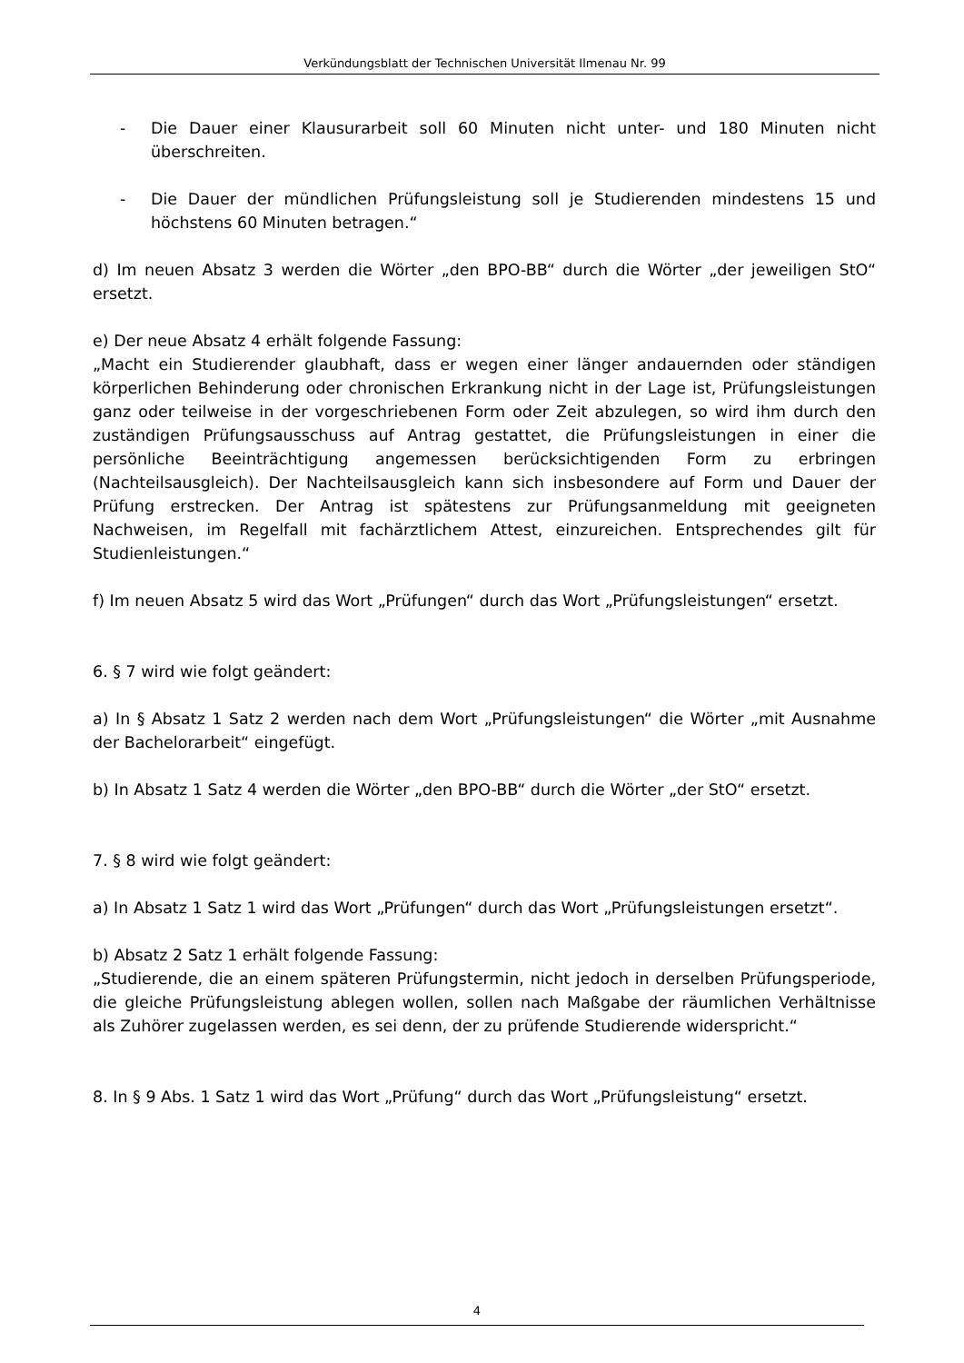Verkündungsblatt der Technischen Universität Ilmenau Nr. 99
- Die Dauer einer Klausurarbeit soll 60 Minuten nicht unter- und 180 Minuten nicht überschreiten.
- Die Dauer der mündlichen Prüfungsleistung soll je Studierenden mindestens 15 und höchstens 60 Minuten betragen.“
d) Im neuen Absatz 3 werden die Wörter „den BPO-BB“ durch die Wörter „der jeweiligen StO“ ersetzt.
e) Der neue Absatz 4 erhält folgende Fassung:
„Macht ein Studierender glaubhaft, dass er wegen einer länger andauernden oder ständigen körperlichen Behinderung oder chronischen Erkrankung nicht in der Lage ist, Prüfungsleistungen ganz oder teilweise in der vorgeschriebenen Form oder Zeit abzulegen, so wird ihm durch den zuständigen Prüfungsausschuss auf Antrag gestattet, die Prüfungsleistungen in einer die persönliche Beeinträchtigung angemessen berücksichtigenden Form zu erbringen (Nachteilsausgleich). Der Nachteilsausgleich kann sich insbesondere auf Form und Dauer der Prüfung erstrecken. Der Antrag ist spätestens zur Prüfungsanmeldung mit geeigneten Nachweisen, im Regelfall mit fachärztlichem Attest, einzureichen. Entsprechendes gilt für Studienleistungen.“
f) Im neuen Absatz 5 wird das Wort „Prüfungen“ durch das Wort „Prüfungsleistungen“ ersetzt.
6. § 7 wird wie folgt geändert:
a) In § Absatz 1 Satz 2 werden nach dem Wort „Prüfungsleistungen“ die Wörter „mit Ausnahme der Bachelorarbeit“ eingefügt.
b) In Absatz 1 Satz 4 werden die Wörter „den BPO-BB“ durch die Wörter „der StO“ ersetzt.
7. § 8 wird wie folgt geändert:
a) In Absatz 1 Satz 1 wird das Wort „Prüfungen“ durch das Wort „Prüfungsleistungen ersetzt“.
b) Absatz 2 Satz 1 erhält folgende Fassung:
„Studierende, die an einem späteren Prüfungstermin, nicht jedoch in derselben Prüfungsperiode, die gleiche Prüfungsleistung ablegen wollen, sollen nach Maßgabe der räumlichen Verhältnisse als Zuhörer zugelassen werden, es sei denn, der zu prüfende Studierende widerspricht.“
8. In § 9 Abs. 1 Satz 1 wird das Wort „Prüfung“ durch das Wort „Prüfungsleistung“ ersetzt.
4